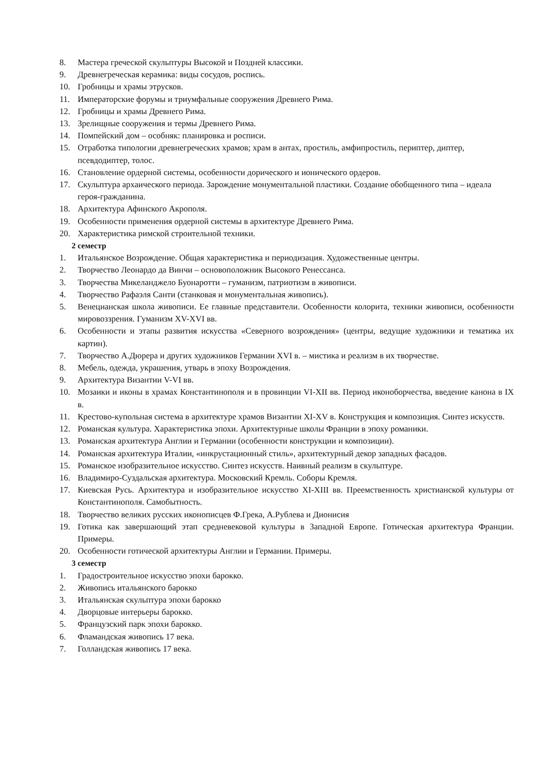8. Мастера греческой скульптуры Высокой и Поздней классики.
9. Древнегреческая керамика: виды сосудов, роспись.
10. Гробницы и храмы этрусков.
11. Императорские форумы и триумфальные сооружения Древнего Рима.
12. Гробницы и храмы Древнего Рима.
13. Зрелищные сооружения и термы Древнего Рима.
14. Помпейский дом – особняк: планировка и росписи.
15. Отработка типологии древнегреческих храмов; храм в антах, простиль, амфипростиль, периптер, диптер, псевдодиптер, толос.
16. Становление ордерной системы, особенности дорического и ионического ордеров.
17. Скульптура архаического периода. Зарождение монументальной пластики. Создание обобщенного типа – идеала героя-гражданина.
18. Архитектура Афинского Акрополя.
19. Особенности применения ордерной системы в архитектуре Древнего Рима.
20. Характеристика римской строительной техники.
2 семестр
1. Итальянское Возрождение. Общая характеристика и периодизация. Художественные центры.
2. Творчество Леонардо да Винчи – основоположник Высокого Ренессанса.
3. Творчества Микеланджело Буонаротти – гуманизм, патриотизм в живописи.
4. Творчество Рафаэля Санти (станковая и монументальная живопись).
5. Венецианская школа живописи. Ее главные представители. Особенности колорита, техники живописи, особенности мировоззрения. Гуманизм XV-XVI вв.
6. Особенности и этапы развития искусства «Северного возрождения» (центры, ведущие художники и тематика их картин).
7. Творчество А.Дюрера и других художников Германии XVI в. – мистика и реализм в их творчестве.
8. Мебель, одежда, украшения, утварь в эпоху Возрождения.
9. Архитектура Византии V-VI вв.
10. Мозаики и иконы в храмах Константинополя и в провинции VI-XII вв. Период иконоборчества, введение канона в IX в.
11. Крестово-купольная система в архитектуре храмов Византии XI-XV в. Конструкция и композиция. Синтез искусств.
12. Романская культура. Характеристика эпохи. Архитектурные школы Франции в эпоху романики.
13. Романская архитектура Англии и Германии (особенности конструкции и композиции).
14. Романская архитектура Италии, «инкрустационный стиль», архитектурный декор западных фасадов.
15. Романское изобразительное искусство. Синтез искусств. Наивный реализм в скульптуре.
16. Владимиро-Суздальская архитектура. Московский Кремль. Соборы Кремля.
17. Киевская Русь. Архитектура и изобразительное искусство XI-XIII вв. Преемственность христианской культуры от Константинополя. Самобытность.
18. Творчество великих русских иконописцев Ф.Грека, А.Рублева и Дионисия
19. Готика как завершающий этап средневековой культуры в Западной Европе. Готическая архитектура Франции. Примеры.
20. Особенности готической архитектуры Англии и Германии. Примеры.
3 семестр
1. Градостроительное искусство эпохи барокко.
2. Живопись итальянского барокко
3. Итальянская скульптура эпохи барокко
4. Дворцовые интерьеры барокко.
5. Французский парк эпохи барокко.
6. Фламандская живопись 17 века.
7. Голландская живопись 17 века.